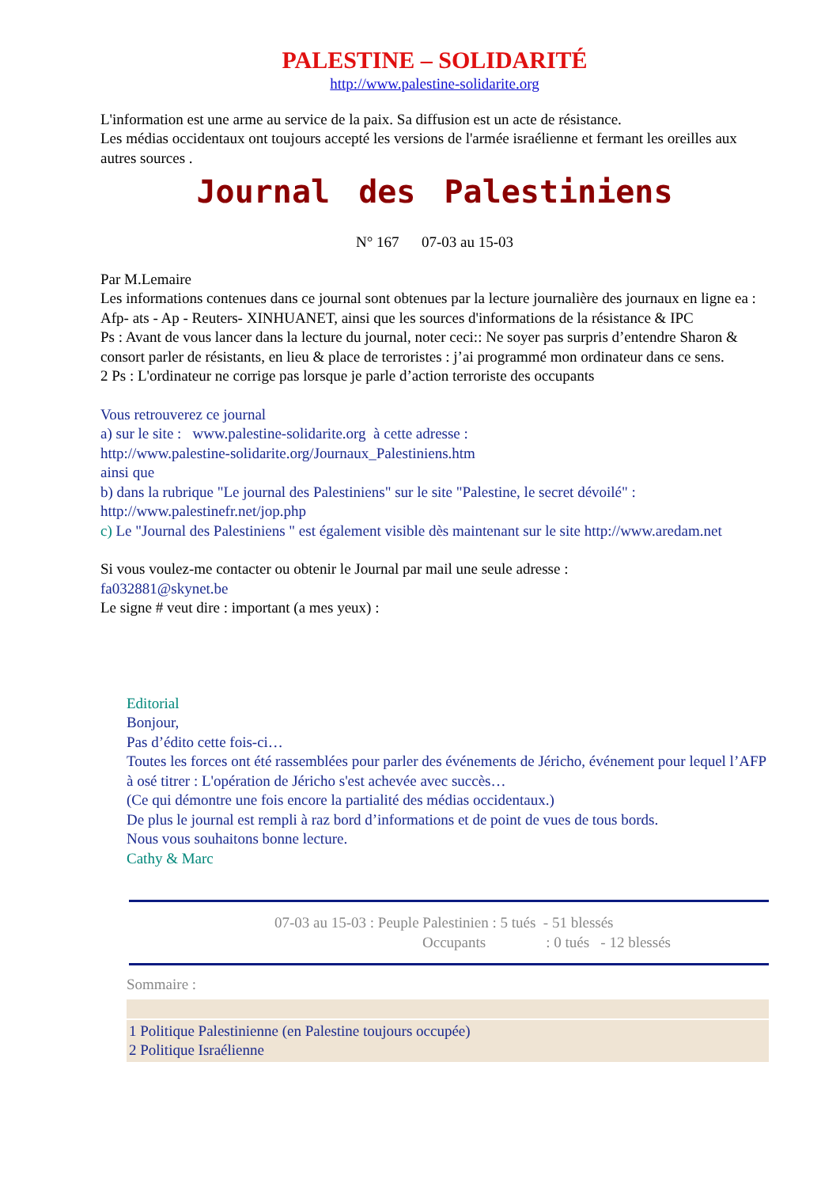PALESTINE – SOLIDARITÉ
http://www.palestine-solidarite.org
L'information est une arme au service de la paix. Sa diffusion est un acte de résistance.
Les médias occidentaux ont toujours accepté les versions de l'armée israélienne et fermant les oreilles aux autres sources .
Journal des Palestiniens
N° 167 07-03 au 15-03
Par M.Lemaire
Les informations contenues dans ce journal sont obtenues par la lecture journalière des journaux en ligne ea : Afp- ats - Ap - Reuters- XINHUANET, ainsi que les sources d'informations de la résistance & IPC
Ps : Avant de vous lancer dans la lecture du journal, noter ceci:: Ne soyer pas surpris d’entendre Sharon & consort parler de résistants, en lieu & place de terroristes : j’ai programmé mon ordinateur dans ce sens.
2 Ps : L'ordinateur ne corrige pas lorsque je parle d’action terroriste des occupants
Vous retrouverez ce journal
a) sur le site : www.palestine-solidarite.org à cette adresse :
http://www.palestine-solidarite.org/Journaux_Palestiniens.htm
ainsi que
b) dans la rubrique "Le journal des Palestiniens" sur le site "Palestine, le secret dévoilé" :
http://www.palestinefr.net/jop.php
c) Le "Journal des Palestiniens " est également visible dès maintenant sur le site http://www.aredam.net
Si vous voulez-me contacter ou obtenir le Journal par mail une seule adresse :
fa032881@skynet.be
Le signe # veut dire : important (a mes yeux) :
Editorial
Bonjour,
Pas d’édito cette fois-ci…
Toutes les forces ont été rassemblées pour parler des événements de Jéricho, événement pour lequel l’AFP à osé titrer : L'opération de Jéricho s'est achevée avec succès…
(Ce qui démontre une fois encore la partialité des médias occidentaux.)
De plus le journal est rempli à raz bord d’informations et de point de vues de tous bords.
Nous vous souhaitons bonne lecture.
Cathy & Marc
07-03 au 15-03 : Peuple Palestinien : 5 tués - 51 blessés
Occupants : 0 tués - 12 blessés
Sommaire :
1 Politique Palestinienne (en Palestine toujours occupée)
2 Politique Israélienne